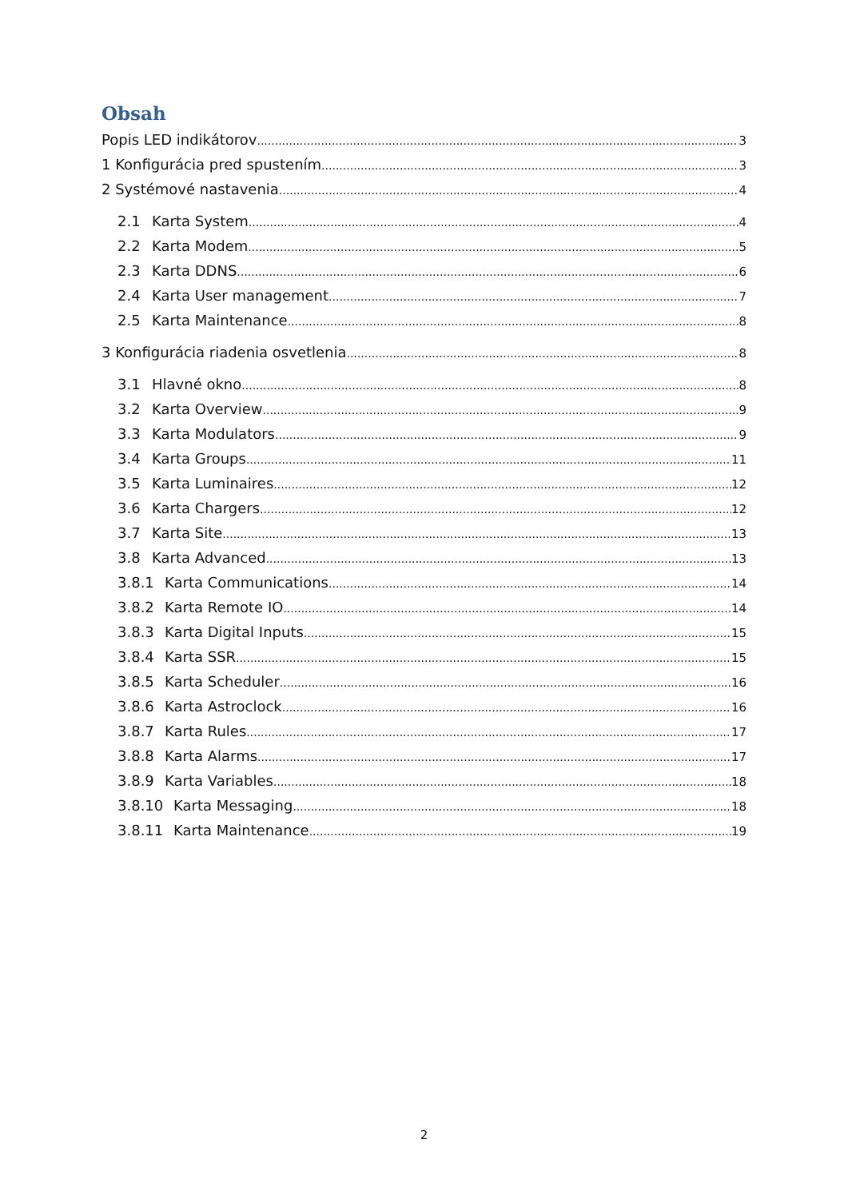Obsah
Popis LED indikátorov 3
1 Konfigurácia pred spustením 3
2 Systémové nastavenia 4
2.1 Karta System 4
2.2 Karta Modem 5
2.3 Karta DDNS 6
2.4 Karta User management 7
2.5 Karta Maintenance 8
3 Konfigurácia riadenia osvetlenia 8
3.1 Hlavné okno 8
3.2 Karta Overview 9
3.3 Karta Modulators 9
3.4 Karta Groups 11
3.5 Karta Luminaires 12
3.6 Karta Chargers 12
3.7 Karta Site 13
3.8 Karta Advanced 13
3.8.1 Karta Communications 14
3.8.2 Karta Remote IO 14
3.8.3 Karta Digital Inputs 15
3.8.4 Karta SSR 15
3.8.5 Karta Scheduler 16
3.8.6 Karta Astroclock 16
3.8.7 Karta Rules 17
3.8.8 Karta Alarms 17
3.8.9 Karta Variables 18
3.8.10 Karta Messaging 18
3.8.11 Karta Maintenance 19
2